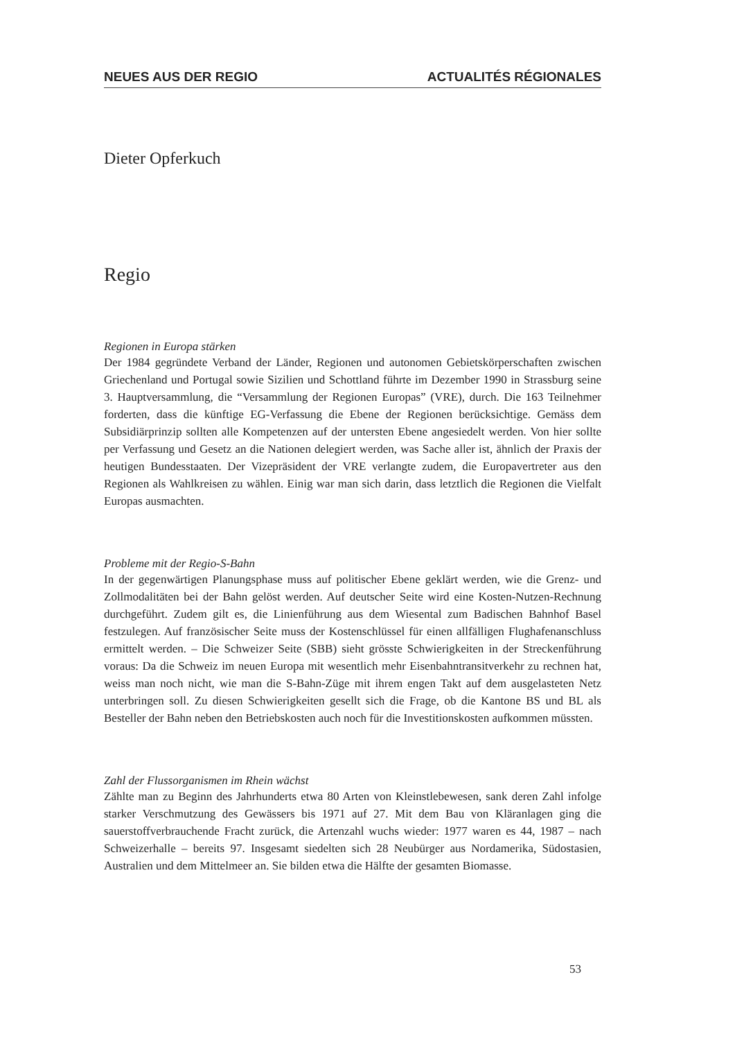NEUES AUS DER REGIO ACTUALITÉS RÉGIONALES
Dieter Opferkuch
Regio
Regionen in Europa stärken
Der 1984 gegründete Verband der Länder, Regionen und autonomen Gebietskörperschaften zwischen Griechenland und Portugal sowie Sizilien und Schottland führte im Dezember 1990 in Strassburg seine 3. Hauptversammlung, die “Versammlung der Regionen Europas” (VRE), durch. Die 163 Teilnehmer forderten, dass die künftige EG-Verfassung die Ebene der Regionen berücksichtige. Gemäss dem Subsidiärprinzip sollten alle Kompetenzen auf der untersten Ebene angesiedelt werden. Von hier sollte per Verfassung und Gesetz an die Nationen delegiert werden, was Sache aller ist, ähnlich der Praxis der heutigen Bundesstaaten. Der Vizepräsident der VRE verlangte zudem, die Europavertreter aus den Regionen als Wahlkreisen zu wählen. Einig war man sich darin, dass letztlich die Regionen die Vielfalt Europas ausmachten.
Probleme mit der Regio-S-Bahn
In der gegenwärtigen Planungsphase muss auf politischer Ebene geklärt werden, wie die Grenz- und Zollmodalitäten bei der Bahn gelöst werden. Auf deutscher Seite wird eine Kosten-Nutzen-Rechnung durchgeführt. Zudem gilt es, die Linienführung aus dem Wiesental zum Badischen Bahnhof Basel festzulegen. Auf französischer Seite muss der Kostenschlüssel für einen allfälligen Flughafenanschluss ermittelt werden. – Die Schweizer Seite (SBB) sieht grösste Schwierigkeiten in der Streckenführung voraus: Da die Schweiz im neuen Europa mit wesentlich mehr Eisenbahntransitverkehr zu rechnen hat, weiss man noch nicht, wie man die S-Bahn-Züge mit ihrem engen Takt auf dem ausgelasteten Netz unterbringen soll. Zu diesen Schwierigkeiten gesellt sich die Frage, ob die Kantone BS und BL als Besteller der Bahn neben den Betriebskosten auch noch für die Investitionskosten aufkommen müssten.
Zahl der Flussorganismen im Rhein wächst
Zählte man zu Beginn des Jahrhunderts etwa 80 Arten von Kleinstlebewesen, sank deren Zahl infolge starker Verschmutzung des Gewässers bis 1971 auf 27. Mit dem Bau von Kläranlagen ging die sauerstoffverbrauchende Fracht zurück, die Artenzahl wuchs wieder: 1977 waren es 44, 1987 – nach Schweizerhalle – bereits 97. Insgesamt siedelten sich 28 Neubürger aus Nordamerika, Südostasien, Australien und dem Mittelmeer an. Sie bilden etwa die Hälfte der gesamten Biomasse.
53